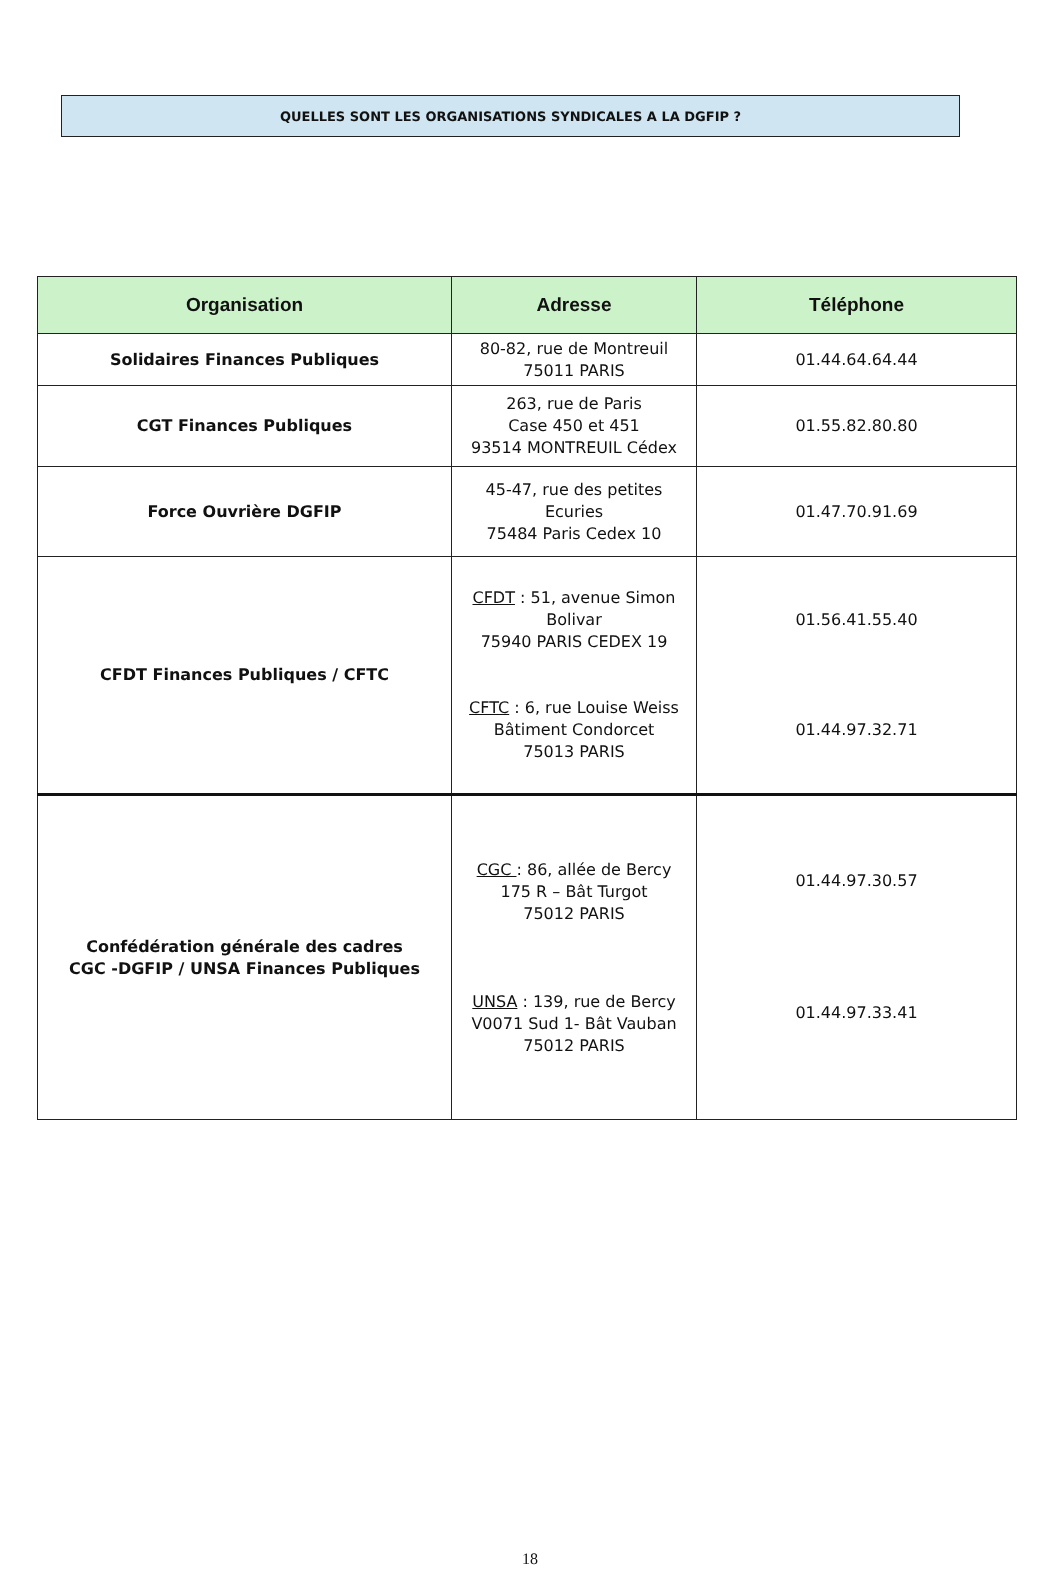QUELLES SONT LES ORGANISATIONS SYNDICALES A LA DGFIP ?
| Organisation | Adresse | Téléphone |
| --- | --- | --- |
| Solidaires Finances Publiques | 80-82, rue de Montreuil 75011 PARIS | 01.44.64.64.44 |
| CGT Finances Publiques | 263, rue de Paris Case 450 et 451 93514 MONTREUIL Cédex | 01.55.82.80.80 |
| Force Ouvrière DGFIP | 45-47, rue des petites Ecuries 75484 Paris Cedex 10 | 01.47.70.91.69 |
| CFDT Finances Publiques / CFTC | CFDT : 51, avenue Simon Bolivar 75940 PARIS CEDEX 19 CFTC : 6, rue Louise Weiss Bâtiment Condorcet 75013 PARIS | 01.56.41.55.40 01.44.97.32.71 |
| Confédération générale des cadres CGC -DGFIP / UNSA Finances Publiques | CGC : 86, allée de Bercy 175 R – Bât Turgot 75012 PARIS UNSA : 139, rue de Bercy V0071 Sud 1- Bât Vauban 75012 PARIS | 01.44.97.30.57 01.44.97.33.41 |
18